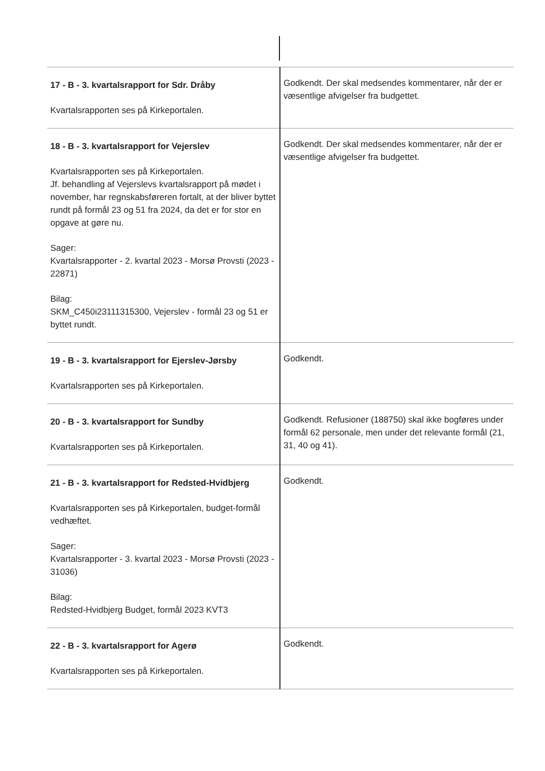| 17 - B - 3. kvartalsrapport for Sdr. Dråby Kvartalsrapporten ses på Kirkeportalen. | Godkendt. Der skal medsendes kommentarer, når der er væsentlige afvigelser fra budgettet. |
| 18 - B - 3. kvartalsrapport for Vejerslev Kvartalsrapporten ses på Kirkeportalen. Jf. behandling af Vejerslevs kvartalsrapport på mødet i november, har regnskabsføreren fortalt, at der bliver byttet rundt på formål 23 og 51 fra 2024, da det er for stor en opgave at gøre nu. Sager: Kvartalsrapporter - 2. kvartal 2023 - Morsø Provsti (2023 - 22871) Bilag: SKM_C450i23111315300, Vejerslev - formål 23 og 51 er byttet rundt. | Godkendt. Der skal medsendes kommentarer, når der er væsentlige afvigelser fra budgettet. |
| 19 - B - 3. kvartalsrapport for Ejerslev-Jørsby Kvartalsrapporten ses på Kirkeportalen. | Godkendt. |
| 20 - B - 3. kvartalsrapport for Sundby Kvartalsrapporten ses på Kirkeportalen. | Godkendt. Refusioner (188750) skal ikke bogføres under formål 62 personale, men under det relevante formål (21, 31, 40 og 41). |
| 21 - B - 3. kvartalsrapport for Redsted-Hvidbjerg Kvartalsrapporten ses på Kirkeportalen, budget-formål vedhæftet. Sager: Kvartalsrapporter - 3. kvartal 2023 - Morsø Provsti (2023 - 31036) Bilag: Redsted-Hvidbjerg Budget, formål 2023 KVT3 | Godkendt. |
| 22 - B - 3. kvartalsrapport for Agerø Kvartalsrapporten ses på Kirkeportalen. | Godkendt. |